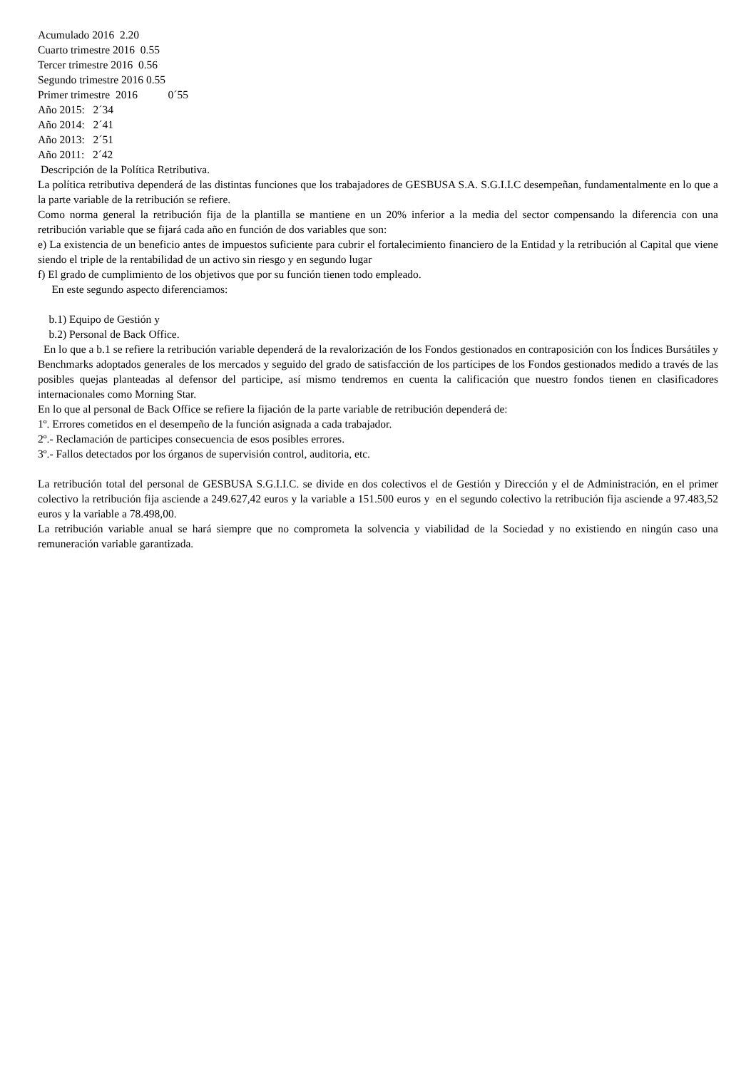Acumulado 2016 2.20
Cuarto trimestre 2016 0.55
Tercer trimestre 2016 0.56
Segundo trimestre 2016 0.55
Primer trimestre 2016 0´55
Año 2015: 2´34
Año 2014: 2´41
Año 2013: 2´51
Año 2011: 2´42
Descripción de la Política Retributiva.
La política retributiva dependerá de las distintas funciones que los trabajadores de GESBUSA S.A. S.G.I.I.C desempeñan, fundamentalmente en lo que a la parte variable de la retribución se refiere.
Como norma general la retribución fija de la plantilla se mantiene en un 20% inferior a la media del sector compensando la diferencia con una retribución variable que se fijará cada año en función de dos variables que son:
e) La existencia de un beneficio antes de impuestos suficiente para cubrir el fortalecimiento financiero de la Entidad y la retribución al Capital que viene siendo el triple de la rentabilidad de un activo sin riesgo y en segundo lugar
f) El grado de cumplimiento de los objetivos que por su función tienen todo empleado.
En este segundo aspecto diferenciamos:
b.1) Equipo de Gestión y
b.2) Personal de Back Office.
En lo que a b.1 se refiere la retribución variable dependerá de la revalorización de los Fondos gestionados en contraposición con los Índices Bursátiles y Benchmarks adoptados generales de los mercados y seguido del grado de satisfacción de los partícipes de los Fondos gestionados medido a través de las posibles quejas planteadas al defensor del participe, así mismo tendremos en cuenta la calificación que nuestro fondos tienen en clasificadores internacionales como Morning Star.
En lo que al personal de Back Office se refiere la fijación de la parte variable de retribución dependerá de:
1º. Errores cometidos en el desempeño de la función asignada a cada trabajador.
2º.- Reclamación de participes consecuencia de esos posibles errores.
3º.- Fallos detectados por los órganos de supervisión control, auditoria, etc.
La retribución total del personal de GESBUSA S.G.I.I.C. se divide en dos colectivos el de Gestión y Dirección y el de Administración, en el primer colectivo la retribución fija asciende a 249.627,42 euros y la variable a 151.500 euros y en el segundo colectivo la retribución fija asciende a 97.483,52 euros y la variable a 78.498,00.
La retribución variable anual se hará siempre que no comprometa la solvencia y viabilidad de la Sociedad y no existiendo en ningún caso una remuneración variable garantizada.